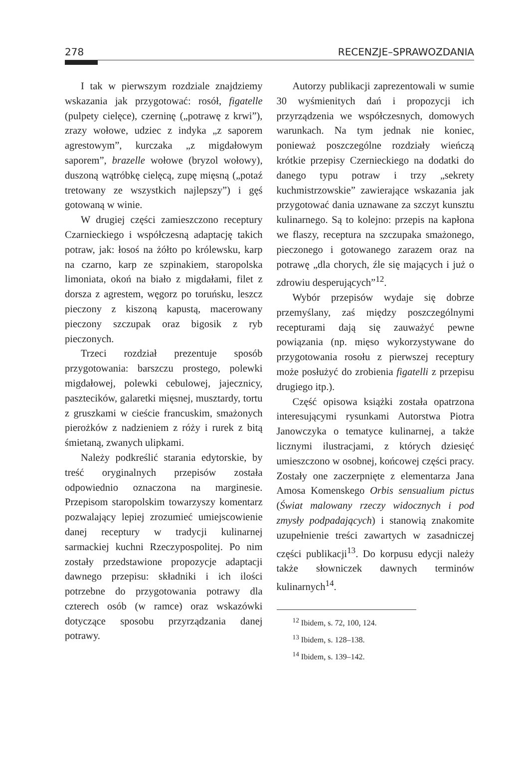278 RECENZJE–SPRAWOZDANIA
I tak w pierwszym rozdziale znajdziemy wskazania jak przygotować: rosół, figatelle (pulpety cielęce), czerninę („potrawę z krwi”), zrazy wołowe, udziec z indyka „z saporem agrestowym”, kurczaka „z migdałowym saporem”, brazelle wołowe (bryzol wołowy), duszoną wątróbkę cielęcą, zupę mięsną („potaź tretowany ze wszystkich najlepszy”) i gęś gotowaną w winie.
W drugiej części zamieszczono receptury Czarnieckiego i współczesną adaptację takich potraw, jak: łosoś na żółto po królewsku, karp na czarno, karp ze szpinakiem, staropolska limoniata, okoń na biało z migdałami, filet z dorsza z agrestem, węgorz po toruńsku, leszcz pieczony z kiszoną kapustą, macerowany pieczony szczupak oraz bigosik z ryb pieczonych.
Trzeci rozdział prezentuje sposób przygotowania: barszczu prostego, polewki migdałowej, polewki cebulowej, jajecznicy, pasztecików, galaretki mięsnej, musztardy, tortu z gruszkami w cieście francuskim, smażonych pierożków z nadzieniem z róży i rurek z bitą śmietaną, zwanych ulipkami.
Należy podkreślić starania edytorskie, by treść oryginalnych przepisów została odpowiednio oznaczona na marginesie. Przepisom staropolskim towarzyszy komentarz pozwalający lepiej zrozumieć umiejscowienie danej receptury w tradycji kulinarnej sarmackiej kuchni Rzeczypospolitej. Po nim zostały przedstawione propozycje adaptacji dawnego przepisu: składniki i ich ilości potrzebne do przygotowania potrawy dla czterech osób (w ramce) oraz wskazówki dotyczące sposobu przyrządzania danej potrawy.
Autorzy publikacji zaprezentowali w sumie 30 wyśmienitych dań i propozycji ich przyrządzenia we współczesnych, domowych warunkach. Na tym jednak nie koniec, ponieważ poszczególne rozdziały wieńczą krótkie przepisy Czernieckiego na dodatki do danego typu potraw i trzy „sekrety kuchmistrzowskie” zawierające wskazania jak przygotować dania uznawane za szczyt kunsztu kulinarnego. Są to kolejno: przepis na kapłona we flaszy, receptura na szczupaka smażonego, pieczonego i gotowanego zarazem oraz na potrawę „dla chorych, źle się mających i już o zdrowiu desperujących”<sup>12</sup>.
Wybór przepisów wydaje się dobrze przemyślany, zaś między poszczególnymi recepturami dają się zauważyć pewne powiązania (np. mięso wykorzystywane do przygotowania rosołu z pierwszej receptury może posłużyć do zrobienia figatelli z przepisu drugiego itp.).
Część opisowa książki została opatrzona interesującymi rysunkami Autorstwa Piotra Janowczyka o tematyce kulinarnej, a także licznymi ilustracjami, z których dziesięć umieszczono w osobnej, końcowej części pracy. Zostały one zaczerpnięte z elementarza Jana Amosa Komenskego Orbis sensualium pictus (Świat malowany rzeczy widocznych i pod zmysły podpadających) i stanowią znakomite uzupełnienie treści zawartych w zasadniczej części publikacji<sup>13</sup>. Do korpusu edycji należy także słowniczek dawnych terminów kulinarnych<sup>14</sup>.
<sup>12</sup> Ibidem, s. 72, 100, 124.
<sup>13</sup> Ibidem, s. 128–138.
<sup>14</sup> Ibidem, s. 139–142.